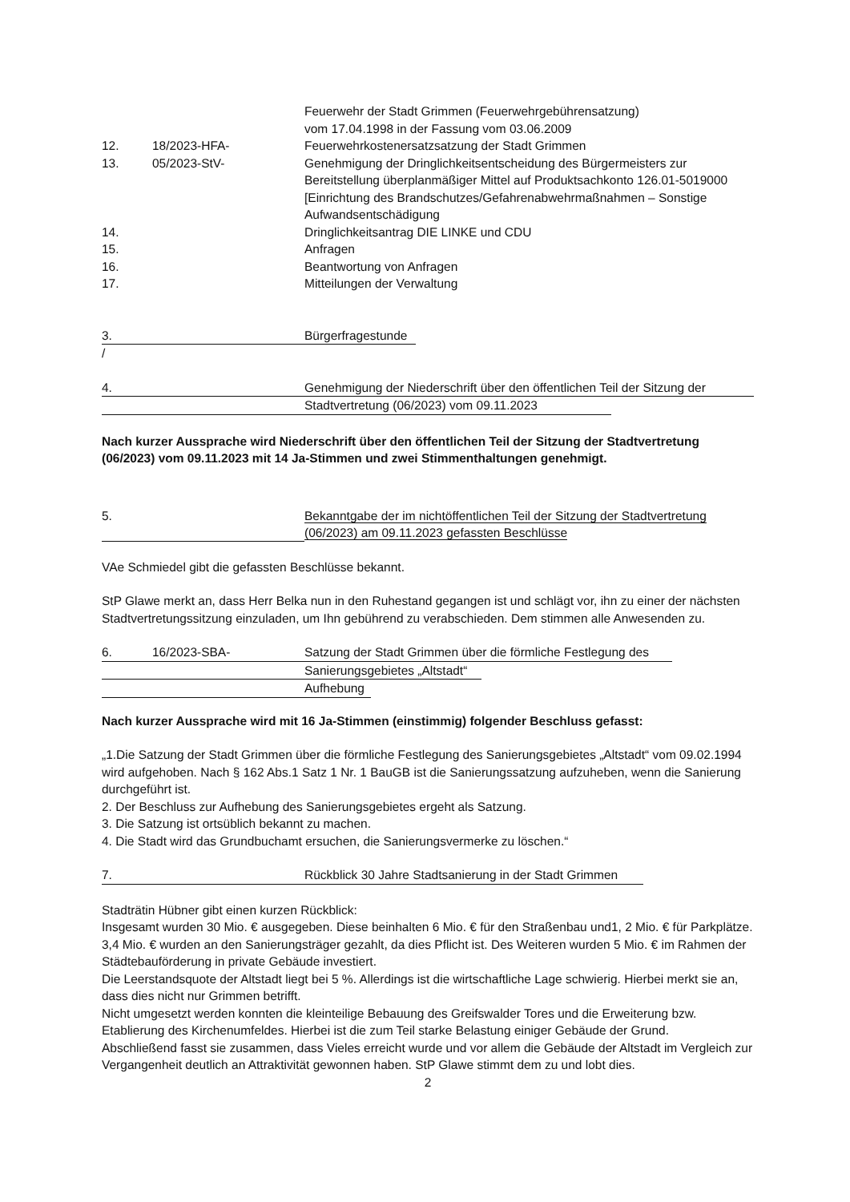Feuerwehr der Stadt Grimmen (Feuerwehrgebührensatzung)
vom 17.04.1998 in der Fassung vom 03.06.2009
12. 18/2023-HFA- Feuerwehrkostenersatzsatzung der Stadt Grimmen
13. 05/2023-StV- Genehmigung der Dringlichkeitsentscheidung des Bürgermeisters zur Bereitstellung überplanmäßiger Mittel auf Produktsachkonto 126.01-5019000 [Einrichtung des Brandschutzes/Gefahrenabwehrmaßnahmen – Sonstige Aufwandsentschädigung
14. Dringlichkeitsantrag DIE LINKE und CDU
15. Anfragen
16. Beantwortung von Anfragen
17. Mitteilungen der Verwaltung
3. Bürgerfragestunde
/
4. Genehmigung der Niederschrift über den öffentlichen Teil der Sitzung der
Stadtvertretung (06/2023) vom 09.11.2023
Nach kurzer Aussprache wird Niederschrift über den öffentlichen Teil der Sitzung der Stadtvertretung (06/2023) vom 09.11.2023 mit 14 Ja-Stimmen und zwei Stimmenthaltungen genehmigt.
5. Bekanntgabe der im nichtöffentlichen Teil der Sitzung der Stadtvertretung
(06/2023) am 09.11.2023 gefassten Beschlüsse
VAe Schmiedel gibt die gefassten Beschlüsse bekannt.
StP Glawe merkt an, dass Herr Belka nun in den Ruhestand gegangen ist und schlägt vor, ihn zu einer der nächsten Stadtvertretungssitzung einzuladen, um Ihn gebührend zu verabschieden. Dem stimmen alle Anwesenden zu.
6. 16/2023-SBA- Satzung der Stadt Grimmen über die förmliche Festlegung des
Sanierungsgebietes „Altstadt“
Aufhebung
Nach kurzer Aussprache wird mit 16 Ja-Stimmen (einstimmig) folgender Beschluss gefasst:
„1.Die Satzung der Stadt Grimmen über die förmliche Festlegung des Sanierungsgebietes „Altstadt“ vom 09.02.1994 wird aufgehoben. Nach § 162 Abs.1 Satz 1 Nr. 1 BauGB ist die Sanierungssatzung aufzuheben, wenn die Sanierung durchgeführt ist.
2. Der Beschluss zur Aufhebung des Sanierungsgebietes ergeht als Satzung.
3. Die Satzung ist ortsüblich bekannt zu machen.
4. Die Stadt wird das Grundbuchamt ersuchen, die Sanierungsvermerke zu löschen.“
7. Rückblick 30 Jahre Stadtsanierung in der Stadt Grimmen
Stadträtin Hübner gibt einen kurzen Rückblick:
Insgesamt wurden 30 Mio. € ausgegeben. Diese beinhalten 6 Mio. € für den Straßenbau und1, 2 Mio. € für Parkplätze. 3,4 Mio. € wurden an den Sanierungsträger gezahlt, da dies Pflicht ist. Des Weiteren wurden 5 Mio. € im Rahmen der Städtebauförderung in private Gebäude investiert.
Die Leerstandsquote der Altstadt liegt bei 5 %. Allerdings ist die wirtschaftliche Lage schwierig. Hierbei merkt sie an, dass dies nicht nur Grimmen betrifft.
Nicht umgesetzt werden konnten die kleinteilige Bebauung des Greifswalder Tores und die Erweiterung bzw. Etablierung des Kirchenumfeldes. Hierbei ist die zum Teil starke Belastung einiger Gebäude der Grund.
Abschließend fasst sie zusammen, dass Vieles erreicht wurde und vor allem die Gebäude der Altstadt im Vergleich zur Vergangenheit deutlich an Attraktivität gewonnen haben. StP Glawe stimmt dem zu und lobt dies.
2